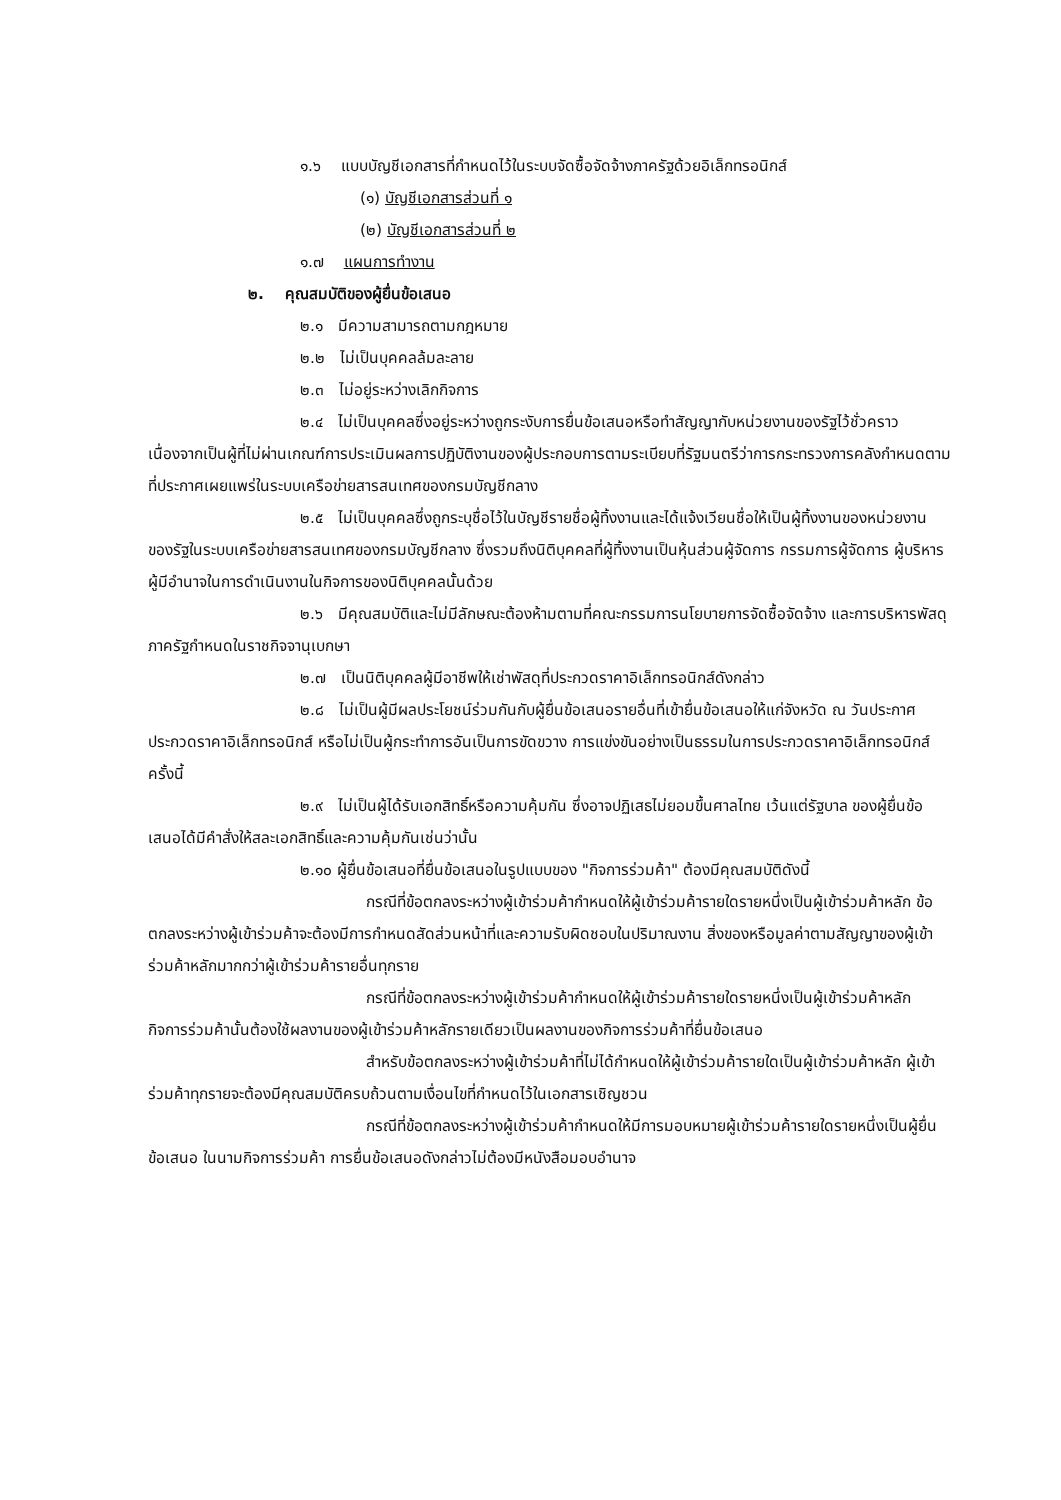๑.๖ แบบบัญชีเอกสารที่กำหนดไว้ในระบบจัดซื้อจัดจ้างภาครัฐด้วยอิเล็กทรอนิกส์
(๑) บัญชีเอกสารส่วนที่ ๑
(๒) บัญชีเอกสารส่วนที่ ๒
๑.๗ แผนการทำงาน
๒. คุณสมบัติของผู้ยื่นข้อเสนอ
๒.๑ มีความสามารถตามกฎหมาย
๒.๒ ไม่เป็นบุคคลล้มละลาย
๒.๓ ไม่อยู่ระหว่างเลิกกิจการ
๒.๔ ไม่เป็นบุคคลซึ่งอยู่ระหว่างถูกระงับการยื่นข้อเสนอหรือทำสัญญากับหน่วยงานของรัฐไว้ชั่วคราว เนื่องจากเป็นผู้ที่ไม่ผ่านเกณฑ์การประเมินผลการปฏิบัติงานของผู้ประกอบการตามระเบียบที่รัฐมนตรีว่าการกระทรวงการคลังกำหนดตามที่ประกาศเผยแพร่ในระบบเครือข่ายสารสนเทศของกรมบัญชีกลาง
๒.๕ ไม่เป็นบุคคลซึ่งถูกระบุชื่อไว้ในบัญชีรายชื่อผู้ทิ้งงานและได้แจ้งเวียนชื่อให้เป็นผู้ทิ้งงานของหน่วยงานของรัฐในระบบเครือข่ายสารสนเทศของกรมบัญชีกลาง ซึ่งรวมถึงนิติบุคคลที่ผู้ทิ้งงานเป็นหุ้นส่วนผู้จัดการ กรรมการผู้จัดการ ผู้บริหาร ผู้มีอำนาจในการดำเนินงานในกิจการของนิติบุคคลนั้นด้วย
๒.๖ มีคุณสมบัติและไม่มีลักษณะต้องห้ามตามที่คณะกรรมการนโยบายการจัดซื้อจัดจ้าง และการบริหารพัสดุภาครัฐกำหนดในราชกิจจานุเบกษา
๒.๗ เป็นนิติบุคคลผู้มีอาชีพให้เช่าพัสดุที่ประกวดราคาอิเล็กทรอนิกส์ดังกล่าว
๒.๘ ไม่เป็นผู้มีผลประโยชน์ร่วมกันกับผู้ยื่นข้อเสนอรายอื่นที่เข้ายื่นข้อเสนอให้แก่จังหวัด ณ วันประกาศประกวดราคาอิเล็กทรอนิกส์ หรือไม่เป็นผู้กระทำการอันเป็นการขัดขวาง การแข่งขันอย่างเป็นธรรมในการประกวดราคาอิเล็กทรอนิกส์ครั้งนี้
๒.๙ ไม่เป็นผู้ได้รับเอกสิทธิ์หรือความคุ้มกัน ซึ่งอาจปฏิเสธไม่ยอมขึ้นศาลไทย เว้นแต่รัฐบาล ของผู้ยื่นข้อเสนอได้มีคำสั่งให้สละเอกสิทธิ์และความคุ้มกันเช่นว่านั้น
๒.๑๐ ผู้ยื่นข้อเสนอที่ยื่นข้อเสนอในรูปแบบของ "กิจการร่วมค้า" ต้องมีคุณสมบัติดังนี้
กรณีที่ข้อตกลงระหว่างผู้เข้าร่วมค้ากำหนดให้ผู้เข้าร่วมค้ารายใดรายหนึ่งเป็นผู้เข้าร่วมค้าหลัก ข้อตกลงระหว่างผู้เข้าร่วมค้าจะต้องมีการกำหนดสัดส่วนหน้าที่และความรับผิดชอบในปริมาณงาน สิ่งของหรือมูลค่าตามสัญญาของผู้เข้าร่วมค้าหลักมากกว่าผู้เข้าร่วมค้ารายอื่นทุกราย
กรณีที่ข้อตกลงระหว่างผู้เข้าร่วมค้ากำหนดให้ผู้เข้าร่วมค้ารายใดรายหนึ่งเป็นผู้เข้าร่วมค้าหลัก กิจการร่วมค้านั้นต้องใช้ผลงานของผู้เข้าร่วมค้าหลักรายเดียวเป็นผลงานของกิจการร่วมค้าที่ยื่นข้อเสนอ
สำหรับข้อตกลงระหว่างผู้เข้าร่วมค้าที่ไม่ได้กำหนดให้ผู้เข้าร่วมค้ารายใดเป็นผู้เข้าร่วมค้าหลัก ผู้เข้าร่วมค้าทุกรายจะต้องมีคุณสมบัติครบถ้วนตามเงื่อนไขที่กำหนดไว้ในเอกสารเชิญชวน
กรณีที่ข้อตกลงระหว่างผู้เข้าร่วมค้ากำหนดให้มีการมอบหมายผู้เข้าร่วมค้ารายใดรายหนึ่งเป็นผู้ยื่นข้อเสนอ ในนามกิจการร่วมค้า การยื่นข้อเสนอดังกล่าวไม่ต้องมีหนังสือมอบอำนาจ